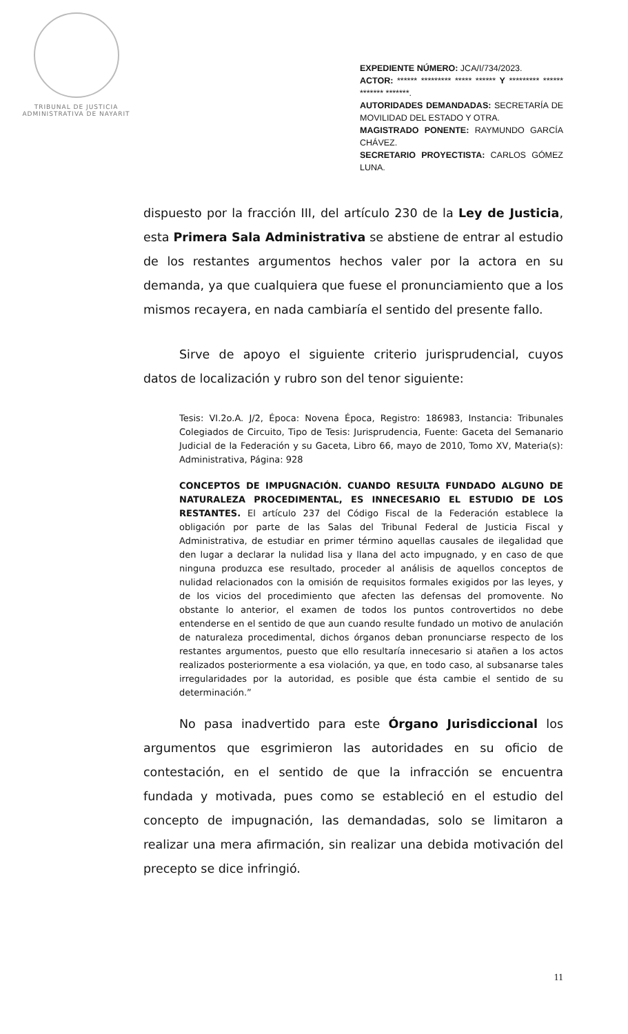TRIBUNAL DE JUSTICIA
ADMINISTRATIVA DE NAYARIT
EXPEDIENTE NÚMERO: JCA/I/734/2023.
ACTOR: ****** ********* ***** ****** Y ********* ****** ******* *******.
AUTORIDADES DEMANDADAS: SECRETARÍA DE MOVILIDAD DEL ESTADO Y OTRA.
MAGISTRADO PONENTE: RAYMUNDO GARCÍA CHÁVEZ.
SECRETARIO PROYECTISTA: CARLOS GÓMEZ LUNA.
dispuesto por la fracción III, del artículo 230 de la Ley de Justicia, esta Primera Sala Administrativa se abstiene de entrar al estudio de los restantes argumentos hechos valer por la actora en su demanda, ya que cualquiera que fuese el pronunciamiento que a los mismos recayera, en nada cambiaría el sentido del presente fallo.
Sirve de apoyo el siguiente criterio jurisprudencial, cuyos datos de localización y rubro son del tenor siguiente:
Tesis: VI.2o.A. J/2, Época: Novena Época, Registro: 186983, Instancia: Tribunales Colegiados de Circuito, Tipo de Tesis: Jurisprudencia, Fuente: Gaceta del Semanario Judicial de la Federación y su Gaceta, Libro 66, mayo de 2010, Tomo XV, Materia(s): Administrativa, Página: 928
CONCEPTOS DE IMPUGNACIÓN. CUANDO RESULTA FUNDADO ALGUNO DE NATURALEZA PROCEDIMENTAL, ES INNECESARIO EL ESTUDIO DE LOS RESTANTES. El artículo 237 del Código Fiscal de la Federación establece la obligación por parte de las Salas del Tribunal Federal de Justicia Fiscal y Administrativa, de estudiar en primer término aquellas causales de ilegalidad que den lugar a declarar la nulidad lisa y llana del acto impugnado, y en caso de que ninguna produzca ese resultado, proceder al análisis de aquellos conceptos de nulidad relacionados con la omisión de requisitos formales exigidos por las leyes, y de los vicios del procedimiento que afecten las defensas del promovente. No obstante lo anterior, el examen de todos los puntos controvertidos no debe entenderse en el sentido de que aun cuando resulte fundado un motivo de anulación de naturaleza procedimental, dichos órganos deban pronunciarse respecto de los restantes argumentos, puesto que ello resultaría innecesario si atañen a los actos realizados posteriormente a esa violación, ya que, en todo caso, al subsanarse tales irregularidades por la autoridad, es posible que ésta cambie el sentido de su determinación.”
No pasa inadvertido para este Órgano Jurisdiccional los argumentos que esgrimieron las autoridades en su oficio de contestación, en el sentido de que la infracción se encuentra fundada y motivada, pues como se estableció en el estudio del concepto de impugnación, las demandadas, solo se limitaron a realizar una mera afirmación, sin realizar una debida motivación del precepto se dice infringió.
11